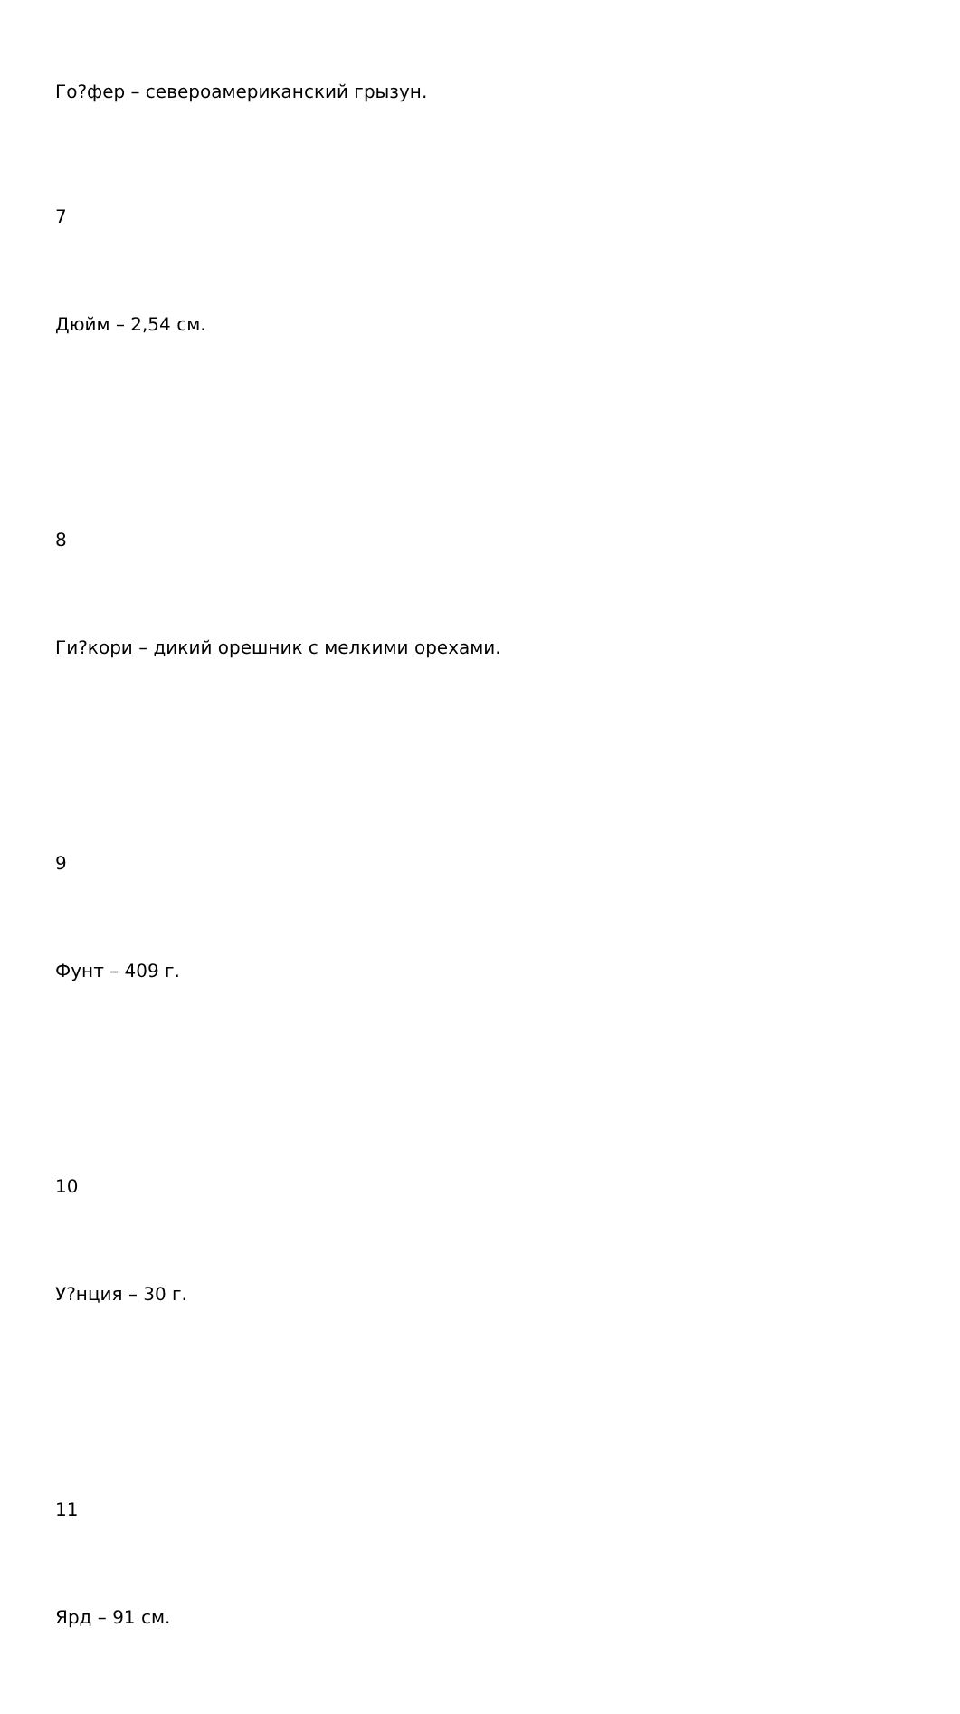Го?фер – североамериканский грызун.
7
Дюйм – 2,54 см.
8
Ги?кори – дикий орешник с мелкими орехами.
9
Фунт – 409 г.
10
У?нция – 30 г.
11
Ярд – 91 см.